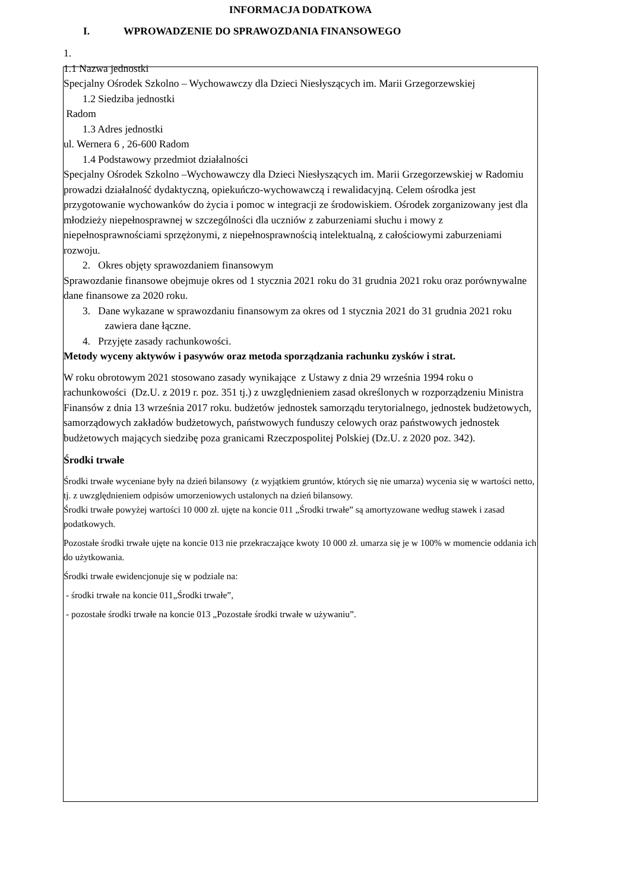INFORMACJA DODATKOWA
I. WPROWADZENIE DO SPRAWOZDANIA FINANSOWEGO
1.
1.1 Nazwa jednostki
Specjalny Ośrodek Szkolno – Wychowawczy dla Dzieci Niesłyszących im. Marii Grzegorzewskiej
1.2 Siedziba jednostki
Radom
1.3 Adres jednostki
ul. Wernera 6 , 26-600 Radom
1.4 Podstawowy przedmiot działalności
Specjalny Ośrodek Szkolno –Wychowawczy dla Dzieci Niesłyszących im. Marii Grzegorzewskiej w Radomiu prowadzi działalność dydaktyczną, opiekuńczo-wychowawczą i rewalidacyjną. Celem ośrodka jest przygotowanie wychowanków do życia i pomoc w integracji ze środowiskiem. Ośrodek zorganizowany jest dla młodzieży niepełnosprawnej w szczególności dla uczniów z zaburzeniami słuchu i mowy z niepełnosprawnościami sprzężonymi, z niepełnosprawnością intelektualną, z całościowymi zaburzeniami rozwoju.
2. Okres objęty sprawozdaniem finansowym
Sprawozdanie finansowe obejmuje okres od 1 stycznia 2021 roku do 31 grudnia 2021 roku oraz porównywalne dane finansowe za 2020 roku.
3. Dane wykazane w sprawozdaniu finansowym za okres od 1 stycznia 2021 do 31 grudnia 2021 roku zawiera dane łączne.
4. Przyjęte zasady rachunkowości.
Metody wyceny aktywów i pasywów oraz metoda sporządzania rachunku zysków i strat.
W roku obrotowym 2021 stosowano zasady wynikające z Ustawy z dnia 29 września 1994 roku o rachunkowości (Dz.U. z 2019 r. poz. 351 tj.) z uwzględnieniem zasad określonych w rozporządzeniu Ministra Finansów z dnia 13 września 2017 roku. budżetów jednostek samorządu terytorialnego, jednostek budżetowych, samorządowych zakładów budżetowych, państwowych funduszy celowych oraz państwowych jednostek budżetowych mających siedzibę poza granicami Rzeczpospolitej Polskiej (Dz.U. z 2020 poz. 342).
Środki trwałe
Środki trwałe wyceniane były na dzień bilansowy (z wyjątkiem gruntów, których się nie umarza) wycenia się w wartości netto, tj. z uwzględnieniem odpisów umorzeniowych ustalonych na dzień bilansowy.
Środki trwałe powyżej wartości 10 000 zł. ujęte na koncie 011 „Środki trwałe” są amortyzowane według stawek i zasad podatkowych.
Pozostałe środki trwałe ujęte na koncie 013 nie przekraczające kwoty 10 000 zł. umarza się je w 100% w momencie oddania ich do użytkowania.
Środki trwałe ewidencjonuje się w podziale na:
- środki trwałe na koncie 011„Środki trwałe”,
- pozostałe środki trwałe na koncie 013 „Pozostałe środki trwałe w używaniu”.